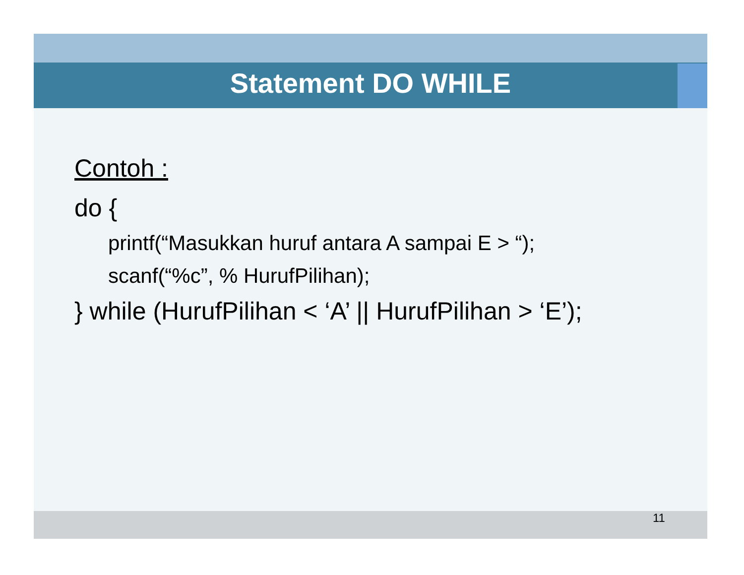Statement DO WHILE
Contoh :
do {
printf(“Masukkan huruf antara A sampai E > “);
scanf(“%c”, % HurufPilihan);
} while (HurufPilihan < ‘A’ || HurufPilihan > ‘E’);
11